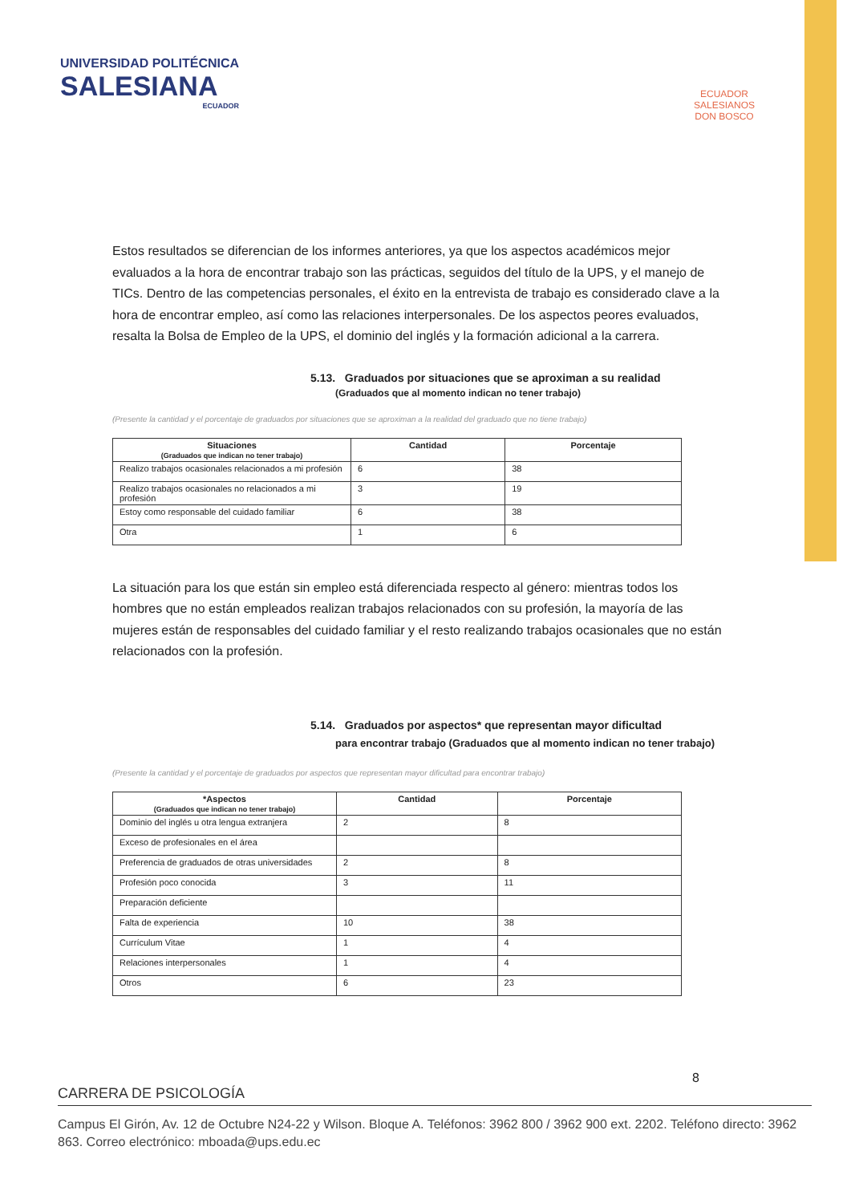UNIVERSIDAD POLITÉCNICA
SALESIANA
ECUADOR
ECUADOR
SALESIANOS
DON BOSCO
Estos resultados se diferencian de los informes anteriores, ya que los aspectos académicos mejor evaluados a la hora de encontrar trabajo son las prácticas, seguidos del título de la UPS, y el manejo de TICs. Dentro de las competencias personales, el éxito en la entrevista de trabajo es considerado clave a la hora de encontrar empleo, así como las relaciones interpersonales. De los aspectos peores evaluados, resalta la Bolsa de Empleo de la UPS, el dominio del inglés y la formación adicional a la carrera.
5.13. Graduados por situaciones que se aproximan a su realidad
(Graduados que al momento indican no tener trabajo)
(Presente la cantidad y el porcentaje de graduados por situaciones que se aproximan a la realidad del graduado que no tiene trabajo)
| Situaciones (Graduados que indican no tener trabajo) | Cantidad | Porcentaje |
| --- | --- | --- |
| Realizo trabajos ocasionales relacionados a mi profesión | 6 | 38 |
| Realizo trabajos ocasionales no relacionados a mi profesión | 3 | 19 |
| Estoy como responsable del cuidado familiar | 6 | 38 |
| Otra | 1 | 6 |
La situación para los que están sin empleo está diferenciada respecto al género: mientras todos los hombres que no están empleados realizan trabajos relacionados con su profesión, la mayoría de las mujeres están de responsables del cuidado familiar y el resto realizando trabajos ocasionales que no están relacionados con la profesión.
5.14. Graduados por aspectos* que representan mayor dificultad
para encontrar trabajo (Graduados que al momento indican no tener trabajo)
(Presente la cantidad y el porcentaje de graduados por aspectos que representan mayor dificultad para encontrar trabajo)
| *Aspectos (Graduados que indican no tener trabajo) | Cantidad | Porcentaje |
| --- | --- | --- |
| Dominio del inglés u otra lengua extranjera | 2 | 8 |
| Exceso de profesionales en el área | | |
| Preferencia de graduados de otras universidades | 2 | 8 |
| Profesión poco conocida | 3 | 11 |
| Preparación deficiente | | |
| Falta de experiencia | 10 | 38 |
| Currículum Vitae | 1 | 4 |
| Relaciones interpersonales | 1 | 4 |
| Otros | 6 | 23 |
8
CARRERA DE PSICOLOGÍA
Campus El Girón, Av. 12 de Octubre N24-22 y Wilson. Bloque A. Teléfonos: 3962 800 / 3962 900 ext. 2202. Teléfono directo: 3962 863. Correo electrónico: mboada@ups.edu.ec